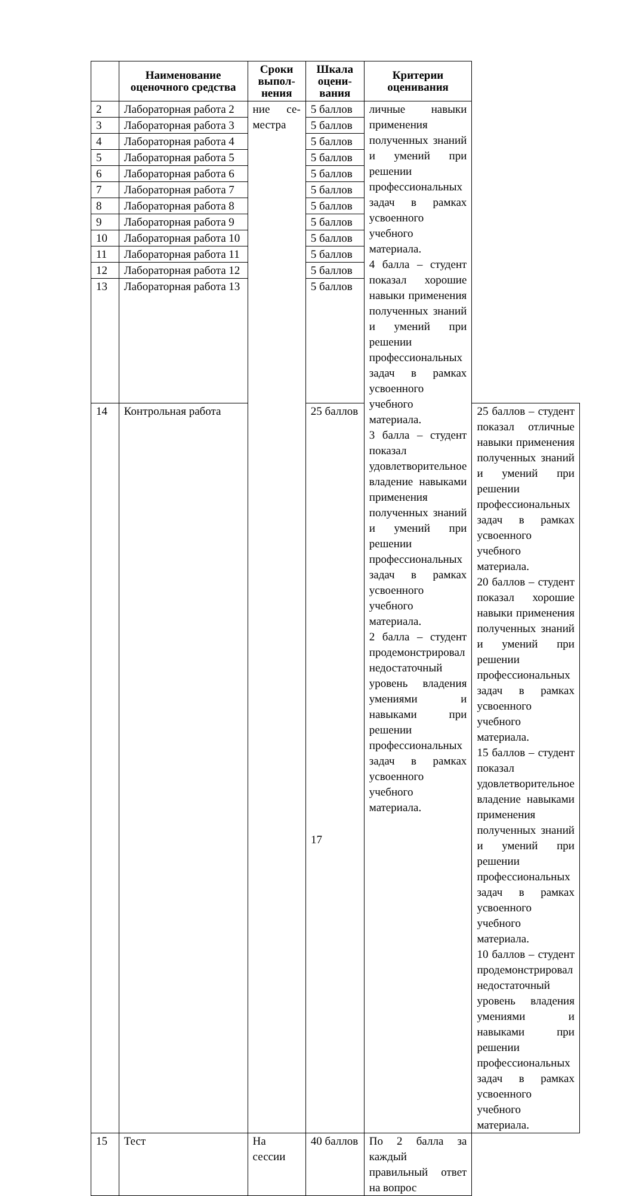| | Наименование оценочного средства | Сроки выпол-нения | Шкала оцени-вания | Критерии оценивания | |
| --- | --- | --- | --- | --- | --- |
| 2 | Лабораторная работа 2 | ние се-местра | 5 баллов | личные навыки применения полученных знаний и умений при решении профессиональных задач в рамках усвоенного учебного материала. 4 балла – студент показал хорошие навыки применения полученных знаний и умений при решении профессиональных задач в рамках усвоенного учебного материала. 3 балла – студент показал удовлетворительное владение навыками применения полученных знаний и умений при решении профессиональных задач в рамках усвоенного учебного материала. 2 балла – студент продемонстрировал недостаточный уровень владения умениями и навыками при решении профессиональных задач в рамках усвоенного учебного материала. | |
| 3 | Лабораторная работа 3 | | 5 баллов | | |
| 4 | Лабораторная работа 4 | | 5 баллов | | |
| 5 | Лабораторная работа 5 | | 5 баллов | | |
| 6 | Лабораторная работа 6 | | 5 баллов | | |
| 7 | Лабораторная работа 7 | | 5 баллов | | |
| 8 | Лабораторная работа 8 | | 5 баллов | | |
| 9 | Лабораторная работа 9 | | 5 баллов | | |
| 10 | Лабораторная работа 10 | | 5 баллов | | |
| 11 | Лабораторная работа 11 | | 5 баллов | | |
| 12 | Лабораторная работа 12 | | 5 баллов | | |
| 13 | Лабораторная работа 13 | | 5 баллов | | |
| 14 | Контрольная работа | | 25 баллов | | 25 баллов – студент показал отличные навыки применения полученных знаний и умений при решении профессиональных задач в рамках усвоенного учебного материала. 20 баллов – студент показал хорошие навыки применения полученных знаний и умений при решении профессиональных задач в рамках усвоенного учебного материала. 15 баллов – студент показал удовлетворительное владение навыками применения полученных знаний и умений при решении профессиональных задач в рамках усвоенного учебного материала. 10 баллов – студент продемонстрировал недостаточный уровень владения умениями и навыками при решении профессиональных задач в рамках усвоенного учебного материала. |
| 15 | Тест | На сессии | 40 баллов | По 2 балла за каждый правильный ответ на вопрос | |
17